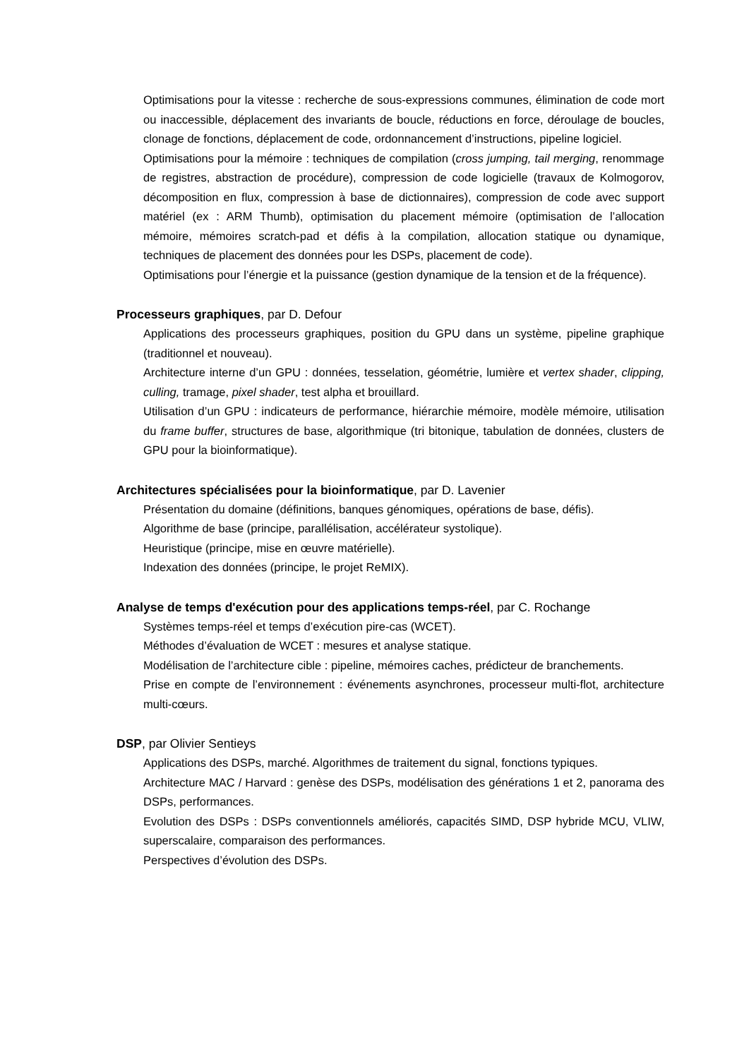Optimisations pour la vitesse : recherche de sous-expressions communes, élimination de code mort ou inaccessible, déplacement des invariants de boucle, réductions en force, déroulage de boucles, clonage de fonctions, déplacement de code, ordonnancement d’instructions, pipeline logiciel.
Optimisations pour la mémoire : techniques de compilation (cross jumping, tail merging, renommage de registres, abstraction de procédure), compression de code logicielle (travaux de Kolmogorov, décomposition en flux, compression à base de dictionnaires), compression de code avec support matériel (ex : ARM Thumb), optimisation du placement mémoire (optimisation de l’allocation mémoire, mémoires scratch-pad et défis à la compilation, allocation statique ou dynamique, techniques de placement des données pour les DSPs, placement de code).
Optimisations pour l’énergie et la puissance (gestion dynamique de la tension et de la fréquence).
Processeurs graphiques, par D. Defour
Applications des processeurs graphiques, position du GPU dans un système, pipeline graphique (traditionnel et nouveau).
Architecture interne d’un GPU : données, tesselation, géométrie, lumière et vertex shader, clipping, culling, tramage, pixel shader, test alpha et brouillard.
Utilisation d’un GPU : indicateurs de performance, hiérarchie mémoire, modèle mémoire, utilisation du frame buffer, structures de base, algorithmique (tri bitonique, tabulation de données, clusters de GPU pour la bioinformatique).
Architectures spécialisées pour la bioinformatique, par D. Lavenier
Présentation du domaine (définitions, banques génomiques, opérations de base, défis).
Algorithme de base (principe, parallélisation, accélérateur systolique).
Heuristique (principe, mise en œuvre matérielle).
Indexation des données (principe, le projet ReMIX).
Analyse de temps d'exécution pour des applications temps-réel, par C. Rochange
Systèmes temps-réel et temps d’exécution pire-cas (WCET).
Méthodes d’évaluation de WCET : mesures et analyse statique.
Modélisation de l’architecture cible : pipeline, mémoires caches, prédicteur de branchements.
Prise en compte de l’environnement : événements asynchrones, processeur multi-flot, architecture multi-cœurs.
DSP, par Olivier Sentieys
Applications des DSPs, marché. Algorithmes de traitement du signal, fonctions typiques.
Architecture MAC / Harvard : genèse des DSPs, modélisation des générations 1 et 2, panorama des DSPs, performances.
Evolution des DSPs : DSPs conventionnels améliorés, capacités SIMD, DSP hybride MCU, VLIW, superscalaire, comparaison des performances.
Perspectives d’évolution des DSPs.